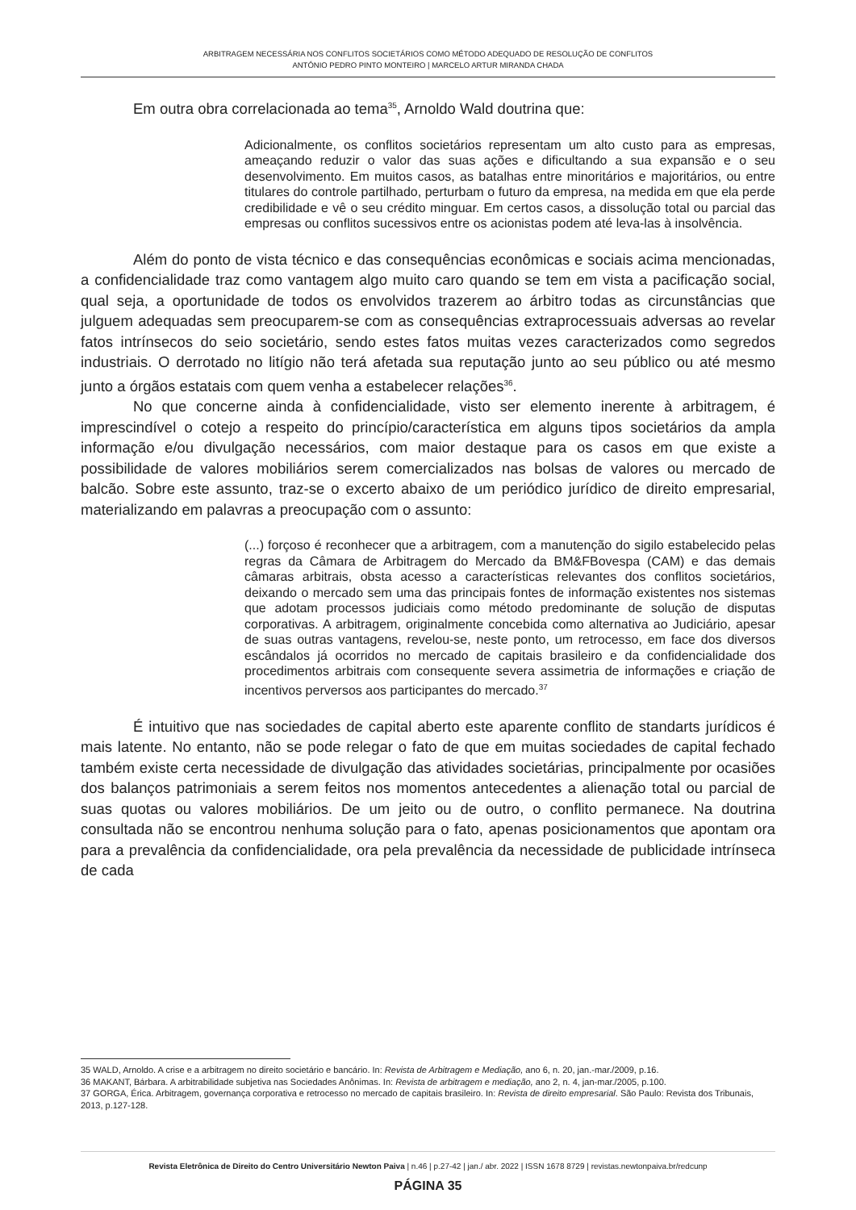ARBITRAGEM NECESSÁRIA NOS CONFLITOS SOCIETÁRIOS COMO MÉTODO ADEQUADO DE RESOLUÇÃO DE CONFLITOS
ANTÓNIO PEDRO PINTO MONTEIRO | MARCELO ARTUR MIRANDA CHADA
Em outra obra correlacionada ao tema<sup>35</sup>, Arnoldo Wald doutrina que:
Adicionalmente, os conflitos societários representam um alto custo para as empresas, ameaçando reduzir o valor das suas ações e dificultando a sua expansão e o seu desenvolvimento. Em muitos casos, as batalhas entre minoritários e majoritários, ou entre titulares do controle partilhado, perturbam o futuro da empresa, na medida em que ela perde credibilidade e vê o seu crédito minguar. Em certos casos, a dissolução total ou parcial das empresas ou conflitos sucessivos entre os acionistas podem até leva-las à insolvência.
Além do ponto de vista técnico e das consequências econômicas e sociais acima mencionadas, a confidencialidade traz como vantagem algo muito caro quando se tem em vista a pacificação social, qual seja, a oportunidade de todos os envolvidos trazerem ao árbitro todas as circunstâncias que julguem adequadas sem preocuparem-se com as consequências extraprocessuais adversas ao revelar fatos intrínsecos do seio societário, sendo estes fatos muitas vezes caracterizados como segredos industriais. O derrotado no litígio não terá afetada sua reputação junto ao seu público ou até mesmo junto a órgãos estatais com quem venha a estabelecer relações<sup>36</sup>.
No que concerne ainda à confidencialidade, visto ser elemento inerente à arbitragem, é imprescindível o cotejo a respeito do princípio/característica em alguns tipos societários da ampla informação e/ou divulgação necessários, com maior destaque para os casos em que existe a possibilidade de valores mobiliários serem comercializados nas bolsas de valores ou mercado de balcão. Sobre este assunto, traz-se o excerto abaixo de um periódico jurídico de direito empresarial, materializando em palavras a preocupação com o assunto:
(...) forçoso é reconhecer que a arbitragem, com a manutenção do sigilo estabelecido pelas regras da Câmara de Arbitragem do Mercado da BM&FBovespa (CAM) e das demais câmaras arbitrais, obsta acesso a características relevantes dos conflitos societários, deixando o mercado sem uma das principais fontes de informação existentes nos sistemas que adotam processos judiciais como método predominante de solução de disputas corporativas. A arbitragem, originalmente concebida como alternativa ao Judiciário, apesar de suas outras vantagens, revelou-se, neste ponto, um retrocesso, em face dos diversos escândalos já ocorridos no mercado de capitais brasileiro e da confidencialidade dos procedimentos arbitrais com consequente severa assimetria de informações e criação de incentivos perversos aos participantes do mercado.<sup>37</sup>
É intuitivo que nas sociedades de capital aberto este aparente conflito de standarts jurídicos é mais latente. No entanto, não se pode relegar o fato de que em muitas sociedades de capital fechado também existe certa necessidade de divulgação das atividades societárias, principalmente por ocasiões dos balanços patrimoniais a serem feitos nos momentos antecedentes a alienação total ou parcial de suas quotas ou valores mobiliários. De um jeito ou de outro, o conflito permanece. Na doutrina consultada não se encontrou nenhuma solução para o fato, apenas posicionamentos que apontam ora para a prevalência da confidencialidade, ora pela prevalência da necessidade de publicidade intrínseca de cada
35 WALD, Arnoldo. A crise e a arbitragem no direito societário e bancário. In: Revista de Arbitragem e Mediação, ano 6, n. 20, jan.-mar./2009, p.16.
36 MAKANT, Bárbara. A arbitrabilidade subjetiva nas Sociedades Anônimas. In: Revista de arbitragem e mediação, ano 2, n. 4, jan-mar./2005, p.100.
37 GORGA, Érica. Arbitragem, governança corporativa e retrocesso no mercado de capitais brasileiro. In: Revista de direito empresarial. São Paulo: Revista dos Tribunais, 2013, p.127-128.
Revista Eletrônica de Direito do Centro Universitário Newton Paiva | n.46 | p.27-42 | jan./ abr. 2022 | ISSN 1678 8729 | revistas.newtonpaiva.br/redcunp
PÁGINA 35